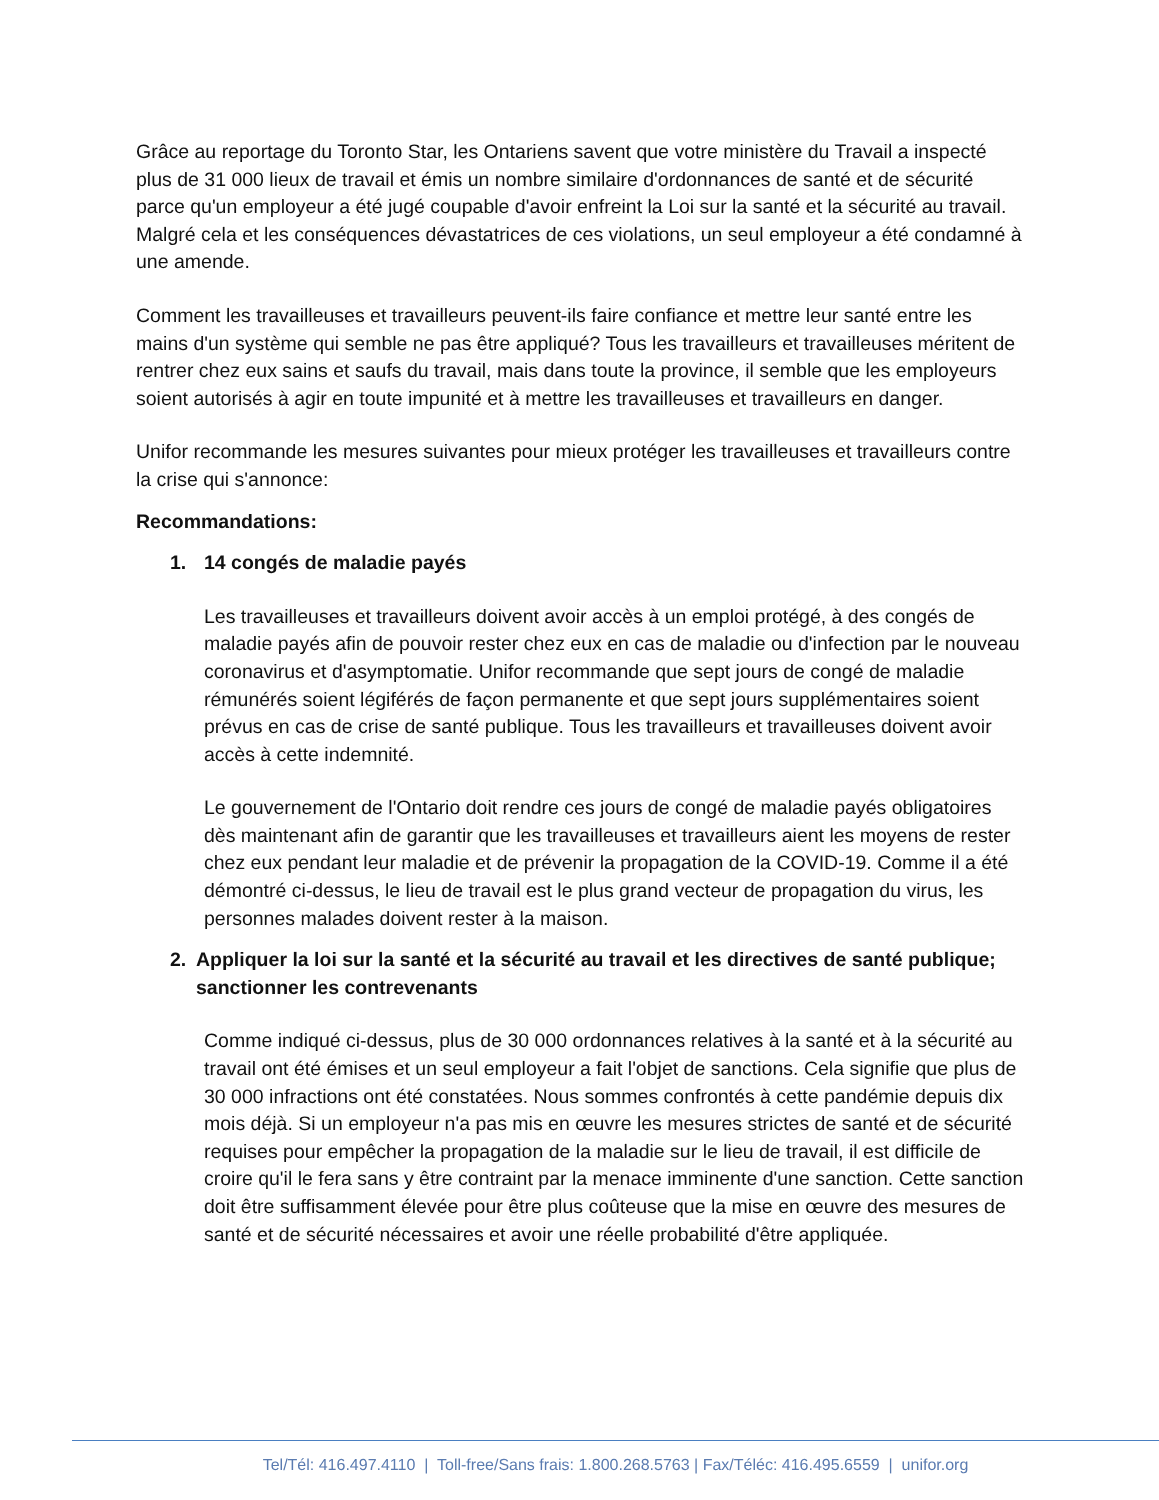Grâce au reportage du Toronto Star, les Ontariens savent que votre ministère du Travail a inspecté plus de 31 000 lieux de travail et émis un nombre similaire d'ordonnances de santé et de sécurité parce qu'un employeur a été jugé coupable d'avoir enfreint la Loi sur la santé et la sécurité au travail. Malgré cela et les conséquences dévastatrices de ces violations, un seul employeur a été condamné à une amende.
Comment les travailleuses et travailleurs peuvent-ils faire confiance et mettre leur santé entre les mains d'un système qui semble ne pas être appliqué? Tous les travailleurs et travailleuses méritent de rentrer chez eux sains et saufs du travail, mais dans toute la province, il semble que les employeurs soient autorisés à agir en toute impunité et à mettre les travailleuses et travailleurs en danger.
Unifor recommande les mesures suivantes pour mieux protéger les travailleuses et travailleurs contre la crise qui s'annonce:
Recommandations:
1. 14 congés de maladie payés
Les travailleuses et travailleurs doivent avoir accès à un emploi protégé, à des congés de maladie payés afin de pouvoir rester chez eux en cas de maladie ou d'infection par le nouveau coronavirus et d'asymptomatie. Unifor recommande que sept jours de congé de maladie rémunérés soient légiférés de façon permanente et que sept jours supplémentaires soient prévus en cas de crise de santé publique. Tous les travailleurs et travailleuses doivent avoir accès à cette indemnité.
Le gouvernement de l'Ontario doit rendre ces jours de congé de maladie payés obligatoires dès maintenant afin de garantir que les travailleuses et travailleurs aient les moyens de rester chez eux pendant leur maladie et de prévenir la propagation de la COVID-19. Comme il a été démontré ci-dessus, le lieu de travail est le plus grand vecteur de propagation du virus, les personnes malades doivent rester à la maison.
2. Appliquer la loi sur la santé et la sécurité au travail et les directives de santé publique; sanctionner les contrevenants
Comme indiqué ci-dessus, plus de 30 000 ordonnances relatives à la santé et à la sécurité au travail ont été émises et un seul employeur a fait l'objet de sanctions. Cela signifie que plus de 30 000 infractions ont été constatées. Nous sommes confrontés à cette pandémie depuis dix mois déjà. Si un employeur n'a pas mis en œuvre les mesures strictes de santé et de sécurité requises pour empêcher la propagation de la maladie sur le lieu de travail, il est difficile de croire qu'il le fera sans y être contraint par la menace imminente d'une sanction. Cette sanction doit être suffisamment élevée pour être plus coûteuse que la mise en œuvre des mesures de santé et de sécurité nécessaires et avoir une réelle probabilité d'être appliquée.
Tel/Tél: 416.497.4110 | Toll-free/Sans frais: 1.800.268.5763 | Fax/Téléc: 416.495.6559 | unifor.org